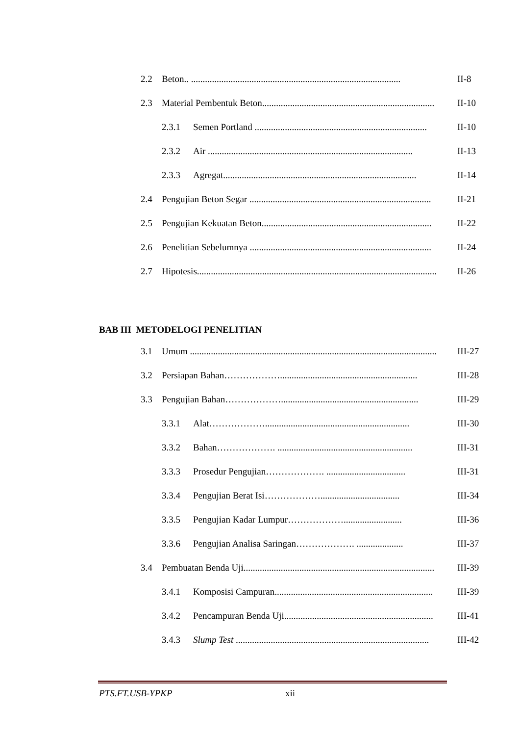2.2 Beton.. .......................................................................................... II-8
2.3 Material Pembentuk Beton.......................................................................... II-10
2.3.1 Semen Portland .......................................................................... II-10
2.3.2 Air ........................................................................................ II-13
2.3.3 Agregat................................................................................... II-14
2.4 Pengujian Beton Segar .............................................................................. II-21
2.5 Pengujian Kekuatan Beton......................................................................... II-22
2.6 Penelitian Sebelumnya .............................................................................. II-24
2.7 Hipotesis....................................................................................................... II-26
BAB III METODELOGI PENELITIAN
3.1 Umum .......................................................................................................... III-27
3.2 Persiapan Bahan………………........................................................... III-28
3.3 Pengujian Bahan………………........................................................... III-29
3.3.1 Alat……………….............................................................. III-30
3.3.2 Bahan………………. .......................................................... III-31
3.3.3 Prosedur Pengujian………………. .................................. III-31
3.3.4 Pengujian Berat Isi……………….................................. III-34
3.3.5 Pengujian Kadar Lumpur………………......................... III-36
3.3.6 Pengujian Analisa Saringan………………. .................... III-37
3.4 Pembuatan Benda Uji.................................................................................. III-39
3.4.1 Komposisi Campuran.................................................................... III-39
3.4.2 Pencampuran Benda Uji................................................................ III-41
3.4.3 Slump Test ................................................................................... III-42
PTS.FT.USB-YPKP xii